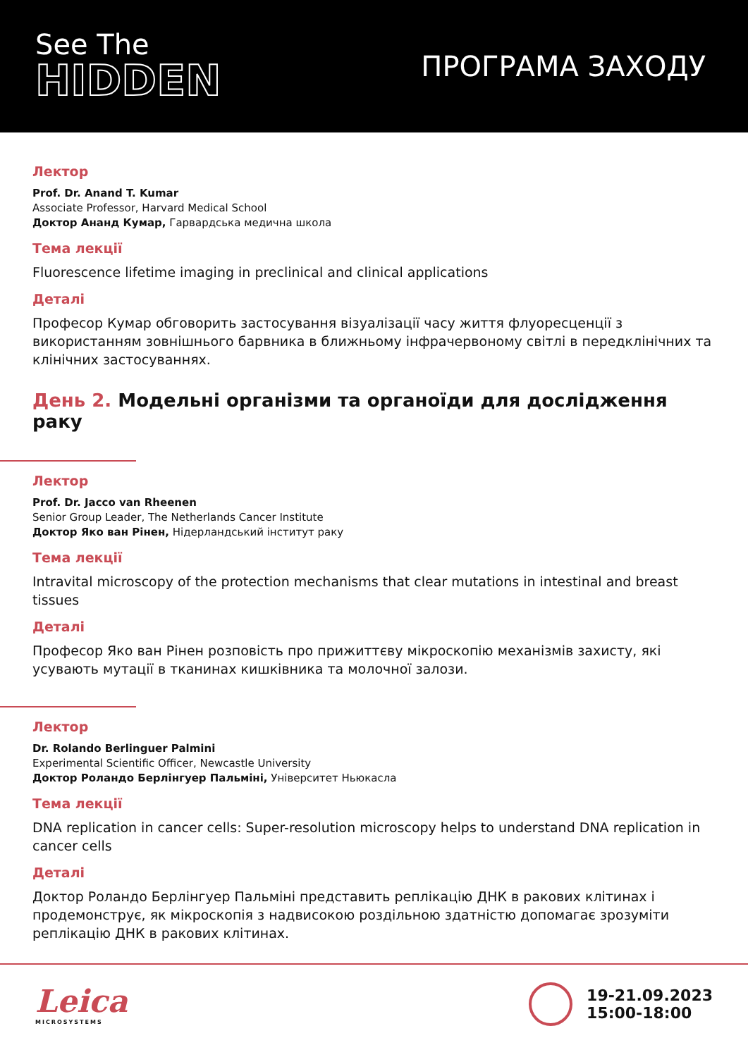See The
HIDDEN
ПРОГРАМА ЗАХОДУ
Лектор
Prof. Dr. Anand T. Kumar
Associate Professor, Harvard Medical School
Доктор Ананд Кумар, Гарвардська медична школа
Тема лекції
Fluorescence lifetime imaging in preclinical and clinical applications
Деталі
Професор Кумар обговорить застосування візуалізації часу життя флуоресценції з використанням зовнішнього барвника в ближньому інфрачервоному світлі в передклінічних та клінічних застосуваннях.
День 2. Модельні організми та органоїди для дослідження раку
Лектор
Prof. Dr. Jacco van Rheenen
Senior Group Leader, The Netherlands Cancer Institute
Доктор Яко ван Рінен, Нідерландський інститут раку
Тема лекції
Intravital microscopy of the protection mechanisms that clear mutations in intestinal and breast tissues
Деталі
Професор Яко ван Рінен розповість про прижиттєву мікроскопію механізмів захисту, які усувають мутації в тканинах кишківника та молочної залози.
Лектор
Dr. Rolando Berlinguer Palmini
Experimental Scientific Officer, Newcastle University
Доктор Роландо Берлінгуер Пальміні, Університет Ньюкасла
Тема лекції
DNA replication in cancer cells: Super-resolution microscopy helps to understand DNA replication in cancer cells
Деталі
Доктор Роландо Берлінгуер Пальміні представить реплікацію ДНК в ракових клітинах і продемонструє, як мікроскопія з надвисокою роздільною здатністю допомагає зрозуміти реплікацію ДНК в ракових клітинах.
Leica
MICROSYSTEMS
19-21.09.2023
15:00-18:00